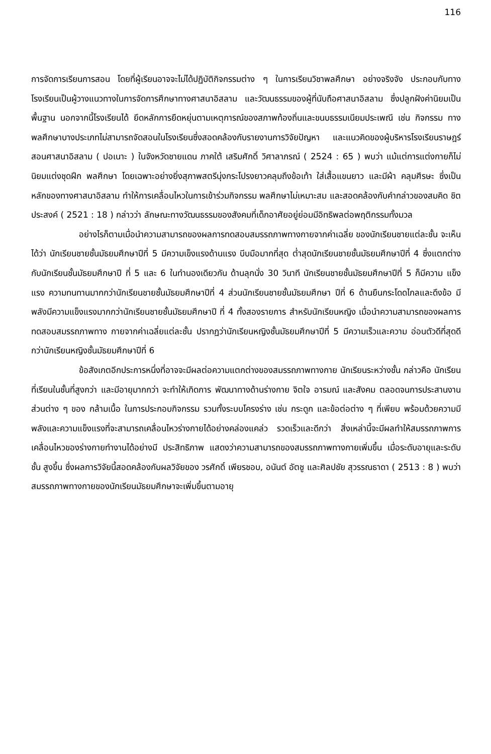116
การจัดการเรียนการสอน โดยที่ผู้เรียนอาจจะไม่ได้ปฏิบัติกิจกรรมต่าง ๆ ในการเรียนวิชาพลศึกษา อย่างจริงจัง ประกอบกับทางโรงเรียนเป็นผู้วางแนวทางในการจัดการศึกษาทางศาสนาอิสลาม และวัฒนธรรมของผู้ที่นับถือศาสนาอิสลาม ซึ่งปลูกฝังค่านิยมเป็นพื้นฐาน นอกจากนี้โรงเรียนได้ ยึดหลักการยืดหยุ่นตามเหตุการณ์ของสภาพท้องถิ่นและขนบธรรมเนียมประเพณี เช่น กิจกรรม ทางพลศึกษาบางประเภทไม่สามารถจัดสอนในโรงเรียนซึ่งสอดคล้องกับรายงานการวิจัยปัญหา และแนวคิดของผู้บริหารโรงเรียนราษฎร์สอนศาสนาอิสลาม ( ปอเนาะ ) ในจังหวัดชายแดน ภาคใต้ เสริมศักดิ์ วิศาลาภรณ์ ( 2524 : 65 ) พบว่า แม้แต่การแต่งกายก็ไม่นิยมแต่งชุดฝึก พลศึกษา โดยเฉพาะอย่างยิ่งสุภาพสตรีนุ่งกระโปรงยาวคลุมถึงข้อเท้า ใส่เสื้อแขนยาว และมีผ้า คลุมศีรษะ ซึ่งเป็นหลักของทางศาสนาอิสลาม ทำให้การเคลื่อนไหวในการเข้าร่วมกิจกรรม พลศึกษาไม่เหมาะสม และสอดคล้องกับคำกล่าวของสมคิด ชิตประสงค์ ( 2521 : 18 ) กล่าวว่า ลักษณะทางวัฒนธรรมของสังคมที่เด็กอาศัยอยู่ย่อมมีอิทธิพลต่อพฤติกรรมทั้งมวล
อย่างไรก็ตามเมื่อนำความสามารถของผลการทดสอบสมรรถภาพทางกายจากค่าเฉลี่ย ของนักเรียนชายแต่ละชั้น จะเห็นได้ว่า นักเรียนชายชั้นมัธยมศึกษาปีที่ 5 มีความเข็งแรงด้านแรง บีบมือมากที่สุด ต่ำสุดนักเรียนชายชั้นมัธยมศึกษาปีที่ 4 ซึ่งแตกต่างกับนักเรียนชั้นมัธยมศึกษาปี ที่ 5 และ 6 ในทำนองเดียวกัน ด้านลุกนั่ง 30 วินาที นักเรียนชายชั้นมัธยมศึกษาปีที่ 5 ก็มีความ แข็งแรง ความทนทานมากกว่านักเรียนชายชั้นมัธยมศึกษาปีที่ 4 ส่วนนักเรียนชายชั้นมัธยมศึกษา ปีที่ 6 ด้านยืนกระโดดไกลและดึงข้อ มีพลังมีความแข็งแรงมากกว่านักเรียนชายชั้นมัธยมศึกษาปี ที่ 4 ทั้งสองรายการ สำหรับนักเรียนหญิง เมื่อนำความสามารถของผลการทดสอบสมรรถภาพทาง กายจากค่าเฉลี่ยแต่ละชั้น ปรากฏว่านักเรียนหญิงชั้นมัธยมศึกษาปีที่ 5 มีความเร็วและความ อ่อนตัวดีที่สุดดีกว่านักเรียนหญิงชั้นมัธยมศึกษาปีที่ 6
ข้อสังเกตอีกประการหนึ่งที่อาจจะมีผลต่อความแตกต่างของสมรรถภาพทางกาย นักเรียนระหว่างชั้น กล่าวคือ นักเรียนที่เรียนในชั้นที่สูงกว่า และมีอายุมากกว่า จะทำให้เกิดการ พัฒนาทางด้านร่างกาย จิตใจ อารมณ์ และสังคม ตลอดจนการประสานงานส่วนต่าง ๆ ของ กล้ามเนื้อ ในการประกอบกิจกรรม รวมทั้งระบบโครงร่าง เช่น กระดูก และข้อต่อต่าง ๆ ที่เพียบ พร้อมด้วยความมีพลังและความแข็งแรงที่จะสามารถเคลื่อนไหวร่างกายได้อย่างคล่องแคล่ว รวดเร็วและดีกว่า สิ่งเหล่านี้จะมีผลทำให้สมรรถภาพการเคลื่อนไหวของร่างกายทำงานได้อย่างมี ประสิทธิภาพ แสดงว่าความสามารถของสมรรถภาพทางกายเพิ่มขึ้น เมื่อระดับอายุและระดับชั้น สูงขึ้น ซึ่งผลการวิจัยนี้สอดคล้องกับผลวิจัยของ วรศักดิ์ เพียรชอบ, อนันต์ อัตชู และศิลปชัย สุวรรณธาดา ( 2513 : 8 ) พบว่า สมรรถภาพทางกายของนักเรียนมัธยมศึกษาจะเพิ่มขึ้นตามอายุ